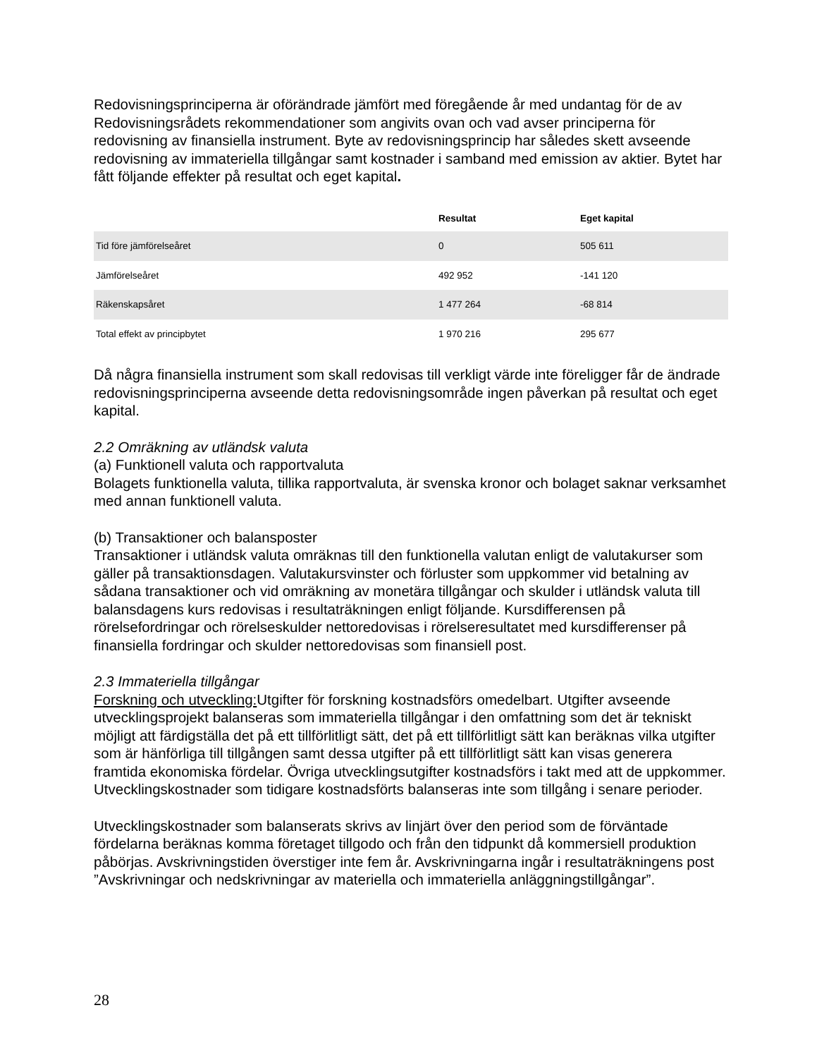Redovisningsprinciperna är oförändrade jämfört med föregående år med undantag för de av Redovisningsrådets rekommendationer som angivits ovan och vad avser principerna för redovisning av finansiella instrument. Byte av redovisningsprincip har således skett avseende redovisning av immateriella tillgångar samt kostnader i samband med emission av aktier. Bytet har fått följande effekter på resultat och eget kapital.
| | Resultat | Eget kapital |
| --- | --- | --- |
| Tid före jämförelseåret | 0 | 505 611 |
| Jämförelseåret | 492 952 | -141 120 |
| Räkenskapsåret | 1 477 264 | -68 814 |
| Total effekt av principbytet | 1 970 216 | 295 677 |
Då några finansiella instrument som skall redovisas till verkligt värde inte föreligger får de ändrade redovisningsprinciperna avseende detta redovisningsområde ingen påverkan på resultat och eget kapital.
2.2 Omräkning av utländsk valuta
(a) Funktionell valuta och rapportvaluta
Bolagets funktionella valuta, tillika rapportvaluta, är svenska kronor och bolaget saknar verksamhet med annan funktionell valuta.
(b) Transaktioner och balansposter
Transaktioner i utländsk valuta omräknas till den funktionella valutan enligt de valutakurser som gäller på transaktionsdagen. Valutakursvinster och förluster som uppkommer vid betalning av sådana transaktioner och vid omräkning av monetära tillgångar och skulder i utländsk valuta till balansdagens kurs redovisas i resultaträkningen enligt följande. Kursdifferensen på rörelsefordringar och rörelseskulder nettoredovisas i rörelseresultatet med kursdifferenser på finansiella fordringar och skulder nettoredovisas som finansiell post.
2.3 Immateriella tillgångar
Forskning och utveckling: Utgifter för forskning kostnadsförs omedelbart. Utgifter avseende utvecklingsprojekt balanseras som immateriella tillgångar i den omfattning som det är tekniskt möjligt att färdigställa det på ett tillförlitligt sätt, det på ett tillförlitligt sätt kan beräknas vilka utgifter som är hänförliga till tillgången samt dessa utgifter på ett tillförlitligt sätt kan visas generera framtida ekonomiska fördelar. Övriga utvecklingsutgifter kostnadsförs i takt med att de uppkommer. Utvecklingskostnader som tidigare kostnadsförts balanseras inte som tillgång i senare perioder.
Utvecklingskostnader som balanserats skrivs av linjärt över den period som de förväntade fördelarna beräknas komma företaget tillgodo och från den tidpunkt då kommersiell produktion påbörjas. Avskrivningstiden överstiger inte fem år. Avskrivningarna ingår i resultaträkningens post ”Avskrivningar och nedskrivningar av materiella och immateriella anläggningstillgångar”.
28